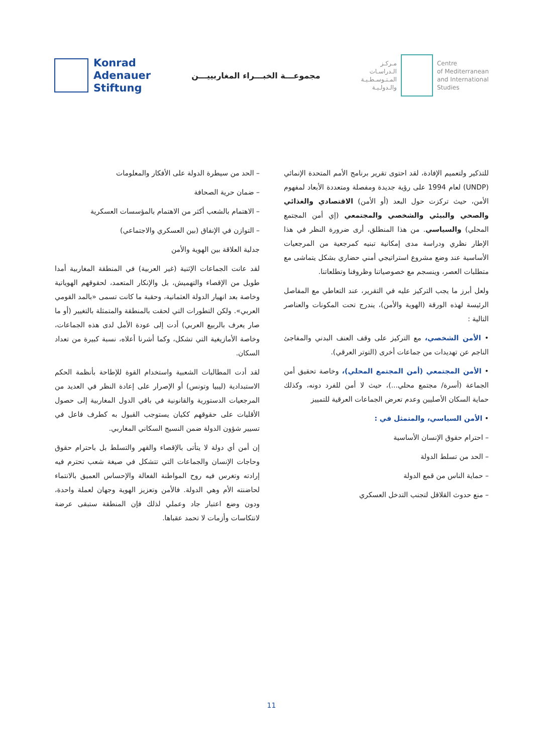Konrad
Adenauer
Stiftung
مجموعـــة الخبـــراء المغاربييـــن
مـركـز
الـدراسـات
المـتـوسـطـيـة
والـدولـيـة
Centre
of Mediterranean
and International
Studies
للتذكير ولتعميم الإفادة، لقد احتوى تقرير برنامج الأمم المتحدة الإنمائي (UNDP) لعام 1994 على رؤية جديدة ومفصلة ومتعددة الأبعاد لمفهوم الأمن، حيث تركزت حول البعد (أو الأمن) الاقتصادي والغذائي والصحي والبيئي والشخصي والمجتمعي (إي أمن المجتمع المحلي) والسياسي. من هذا المنطلق، أرى ضرورة النظر في هذا الإطار نظري ودراسة مدى إمكانية تبنيه كمرجعية من المرجعيات الأساسية عند وضع مشروع استراتيجي أمني حضاري بشكل يتماشى مع متطلبات العصر، وينسجم مع خصوصياتنا وظروفنا وتطلعاتنا.
ولعل أبرز ما يجب التركيز عليه في التقرير، عند التعاطي مع المفاصل الرئيسة لهذه الورقة (الهوية والأمن)، يندرج تحت المكونات والعناصر التالية :
• الأمن الشخصي، مع التركيز على وقف العنف البدني والمفاجئ الناجم عن تهديدات من جماعات أخرى (التوتر العرقي).
• الأمن المجتمعي (أمن المجتمع المحلي)، وخاصة تحقيق أمن الجماعة (أسرة/ مجتمع محلي...)، حيث لا أمن للفرد دونه، وكذلك حماية السكان الأصليين وعدم تعرض الجماعات العرقية للتمييز
• الأمن السياسي، والمتمثل في :
– احترام حقوق الإنسان الأساسية
– الحد من تسلط الدولة
– حماية الناس من قمع الدولة
– منع حدوث القلاقل لتجنب التدخل العسكري
– الحد من سيطرة الدولة على الأفكار والمعلومات
– ضمان حرية الصحافة
– الاهتمام بالشعب أكثر من الاهتمام بالمؤسسات العسكرية
– التوازن في الإنفاق (بين العسكري والاجتماعي)
جدلية العلاقة بين الهوية والأمن
لقد عانت الجماعات الإثنية (غير العربية) في المنطقة المغاربية أمدا طويل من الإقصاء والتهميش، بل والإنكار المتعمد، لحقوقهم الهوياتية وخاصة بعد انهيار الدولة العثمانية، وحقبة ما كانت تسمى «بالمد القومي العربي». ولكن التطورات التي لحقت بالمنطقة والمتمثلة بالتغيير (أو ما صار يعرف بالربيع العربي) أدت إلى عودة الأمل لدى هذه الجماعات، وخاصة الأمازيغية التي تشكل، وكما أشرنا أعلاه، نسبة كبيرة من تعداد السكان.
لقد أدت المطالبات الشعبية واستخدام القوة للإطاحة بأنظمة الحكم الاستبدادية (ليبيا وتونس) أو الإصرار على إعادة النظر في العديد من المرجعيات الدستورية والقانونية في باقي الدول المغاربية إلى حصول الأقليات على حقوقهم ككيان يستوجب القبول به كطرف فاعل في تسيير شؤون الدولة ضمن النسيج السكاني المغاربي.
إن أمن أي دولة لا يتأتى بالإقصاء والقهر والتسلط بل باحترام حقوق وحاجات الإنسان والجماعات التي تتشكل في صيغة شعب تحترم فيه إرادته وتغرس فيه روح المواطنة الفعالة والإحساس العميق بالانتماء لحاضنته الأم وهي الدولة. فالأمن وتعزيز الهوية وجهان لعملة واحدة، ودون وضع اعتبار جاد وعملي لذلك فإن المنطقة ستبقى عرضة لانتكاسات وأزمات لا تحمد عقباها.
11